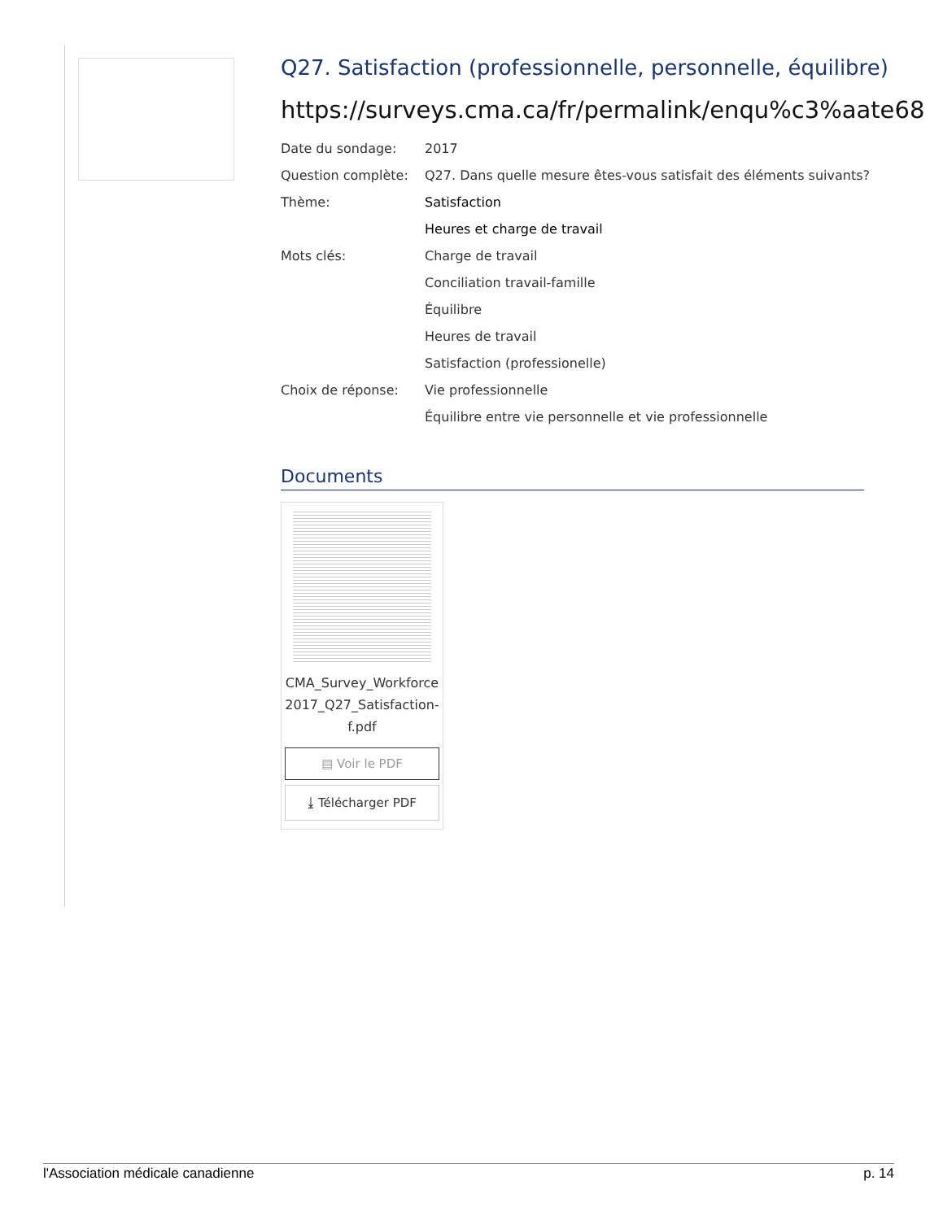Q27. Satisfaction (professionnelle, personnelle, équilibre)
https://surveys.cma.ca/fr/permalink/enqu%c3%aate68
Date du sondage: 2017
Question complète: Q27. Dans quelle mesure êtes-vous satisfait des éléments suivants?
Thème: Satisfaction
Heures et charge de travail
Mots clés: Charge de travail
Conciliation travail-famille
Équilibre
Heures de travail
Satisfaction (professionelle)
Choix de réponse: Vie professionnelle
Équilibre entre vie personnelle et vie professionnelle
Documents
CMA_Survey_Workforce2017_Q27_Satisfaction-f.pdf
▤ Voir le PDF
⤓ Télécharger PDF
l'Association médicale canadienne p. 14